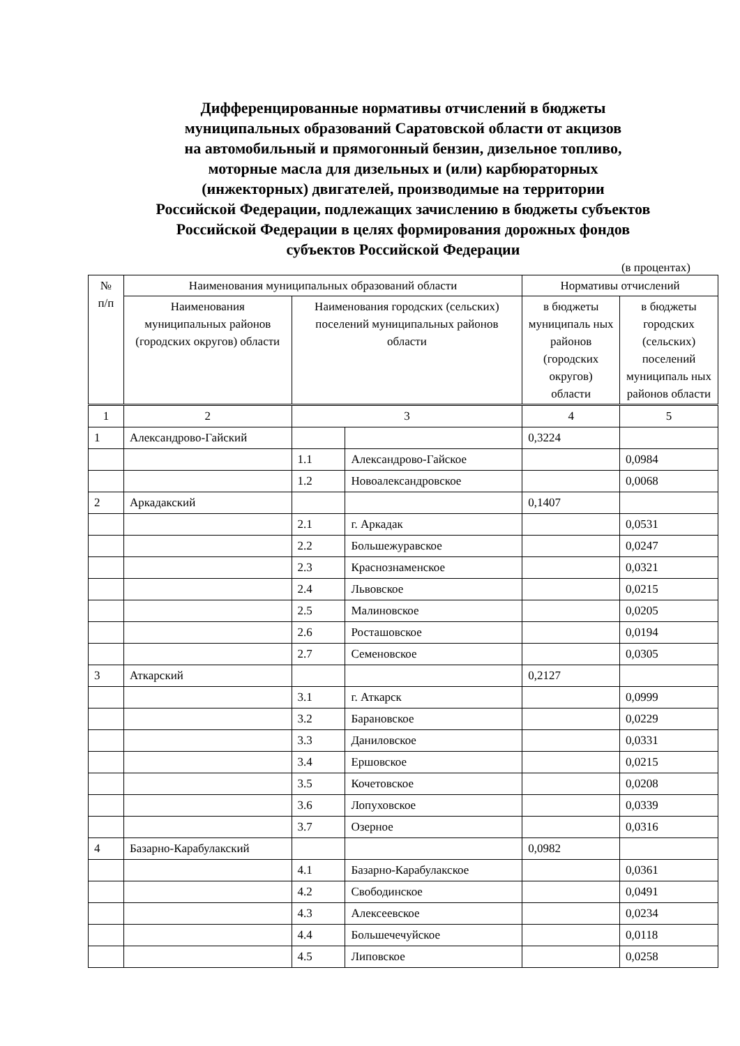Дифференцированные нормативы отчислений в бюджеты
муниципальных образований Саратовской области от акцизов
на автомобильный и прямогонный бензин, дизельное топливо,
моторные масла для дизельных и (или) карбюраторных
(инжекторных) двигателей, производимые на территории
Российской Федерации, подлежащих зачислению в бюджеты субъектов
Российской Федерации в целях формирования дорожных фондов
субъектов Российской Федерации
(в процентах)
| № п/п | Наименования муниципальных образований области | | | Нормативы отчислений | |
| --- | --- | --- | --- | --- | --- |
| | Наименования муниципальных районов (городских округов) области | Наименования городских (сельских) поселений муниципальных районов области | | в бюджеты муниципаль ных районов (городских округов) области | в бюджеты городских (сельских) поселений муниципаль ных районов области |
| 1 | 2 | 3 | | 4 | 5 |
| 1 | Александрово-Гайский | | | 0,3224 | |
| | | 1.1 | Александрово-Гайское | | 0,0984 |
| | | 1.2 | Новоалександровское | | 0,0068 |
| 2 | Аркадакский | | | 0,1407 | |
| | | 2.1 | г. Аркадак | | 0,0531 |
| | | 2.2 | Большежуравское | | 0,0247 |
| | | 2.3 | Краснознаменское | | 0,0321 |
| | | 2.4 | Львовское | | 0,0215 |
| | | 2.5 | Малиновское | | 0,0205 |
| | | 2.6 | Росташовское | | 0,0194 |
| | | 2.7 | Семеновское | | 0,0305 |
| 3 | Аткарский | | | 0,2127 | |
| | | 3.1 | г. Аткарск | | 0,0999 |
| | | 3.2 | Барановское | | 0,0229 |
| | | 3.3 | Даниловское | | 0,0331 |
| | | 3.4 | Ершовское | | 0,0215 |
| | | 3.5 | Кочетовское | | 0,0208 |
| | | 3.6 | Лопуховское | | 0,0339 |
| | | 3.7 | Озерное | | 0,0316 |
| 4 | Базарно-Карабулакский | | | 0,0982 | |
| | | 4.1 | Базарно-Карабулакское | | 0,0361 |
| | | 4.2 | Свободинское | | 0,0491 |
| | | 4.3 | Алексеевское | | 0,0234 |
| | | 4.4 | Большечечуйское | | 0,0118 |
| | | 4.5 | Липовское | | 0,0258 |